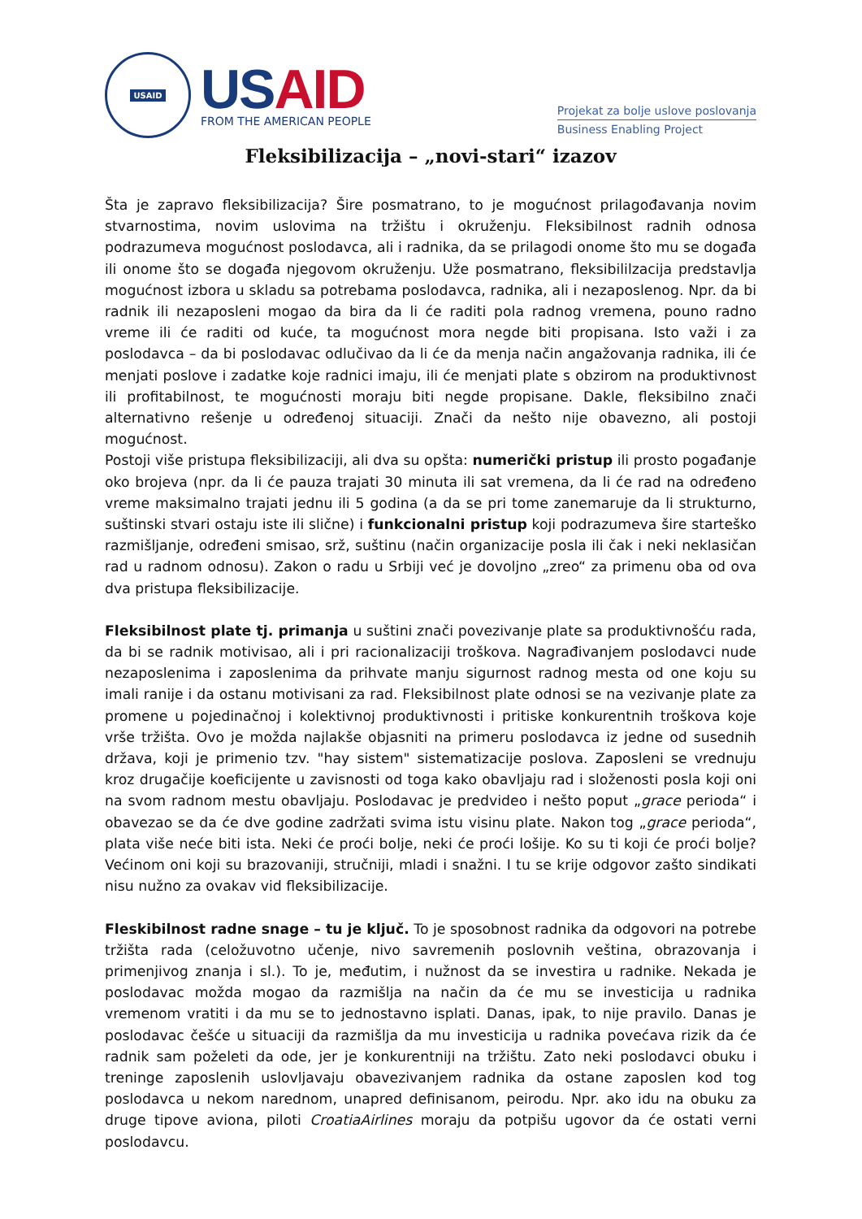USAID
USAID
FROM THE AMERICAN PEOPLE
Projekat za bolje uslove poslovanja
Business Enabling Project
Fleksibilizacija – „novi-stari“ izazov
Šta je zapravo fleksibilizacija? Šire posmatrano, to je mogućnost prilagođavanja novim stvarnostima, novim uslovima na tržištu i okruženju. Fleksibilnost radnih odnosa podrazumeva mogućnost poslodavca, ali i radnika, da se prilagodi onome što mu se događa ili onome što se događa njegovom okruženju. Uže posmatrano, fleksibililzacija predstavlja mogućnost izbora u skladu sa potrebama poslodavca, radnika, ali i nezaposlenog. Npr. da bi radnik ili nezaposleni mogao da bira da li će raditi pola radnog vremena, pouno radno vreme ili će raditi od kuće, ta mogućnost mora negde biti propisana. Isto važi i za poslodavca – da bi poslodavac odlučivao da li će da menja način angažovanja radnika, ili će menjati poslove i zadatke koje radnici imaju, ili će menjati plate s obzirom na produktivnost ili profitabilnost, te mogućnosti moraju biti negde propisane. Dakle, fleksibilno znači alternativno rešenje u određenoj situaciji. Znači da nešto nije obavezno, ali postoji mogućnost.
Postoji više pristupa fleksibilizaciji, ali dva su opšta: numerički pristup ili prosto pogađanje oko brojeva (npr. da li će pauza trajati 30 minuta ili sat vremena, da li će rad na određeno vreme maksimalno trajati jednu ili 5 godina (a da se pri tome zanemaruje da li strukturno, suštinski stvari ostaju iste ili slične) i funkcionalni pristup koji podrazumeva šire starteško razmišljanje, određeni smisao, srž, suštinu (način organizacije posla ili čak i neki neklasičan rad u radnom odnosu). Zakon o radu u Srbiji već je dovoljno „zreo“ za primenu oba od ova dva pristupa fleksibilizacije.
Fleksibilnost plate tj. primanja u suštini znači povezivanje plate sa produktivnošću rada, da bi se radnik motivisao, ali i pri racionalizaciji troškova. Nagrađivanjem poslodavci nude nezaposlenima i zaposlenima da prihvate manju sigurnost radnog mesta od one koju su imali ranije i da ostanu motivisani za rad. Fleksibilnost plate odnosi se na vezivanje plate za promene u pojedinačnoj i kolektivnoj produktivnosti i pritiske konkurentnih troškova koje vrše tržišta. Ovo je možda najlakše objasniti na primeru poslodavca iz jedne od susednih država, koji je primenio tzv. "hay sistem" sistematizacije poslova. Zaposleni se vrednuju kroz drugačije koeficijente u zavisnosti od toga kako obavljaju rad i složenosti posla koji oni na svom radnom mestu obavljaju. Poslodavac je predvideo i nešto poput „grace perioda“ i obavezao se da će dve godine zadržati svima istu visinu plate. Nakon tog „grace perioda“, plata više neće biti ista. Neki će proći bolje, neki će proći lošije. Ko su ti koji će proći bolje? Većinom oni koji su brazovaniji, stručniji, mladi i snažni. I tu se krije odgovor zašto sindikati nisu nužno za ovakav vid fleksibilizacije.
Fleskibilnost radne snage – tu je ključ. To je sposobnost radnika da odgovori na potrebe tržišta rada (celožuvotno učenje, nivo savremenih poslovnih veština, obrazovanja i primenjivog znanja i sl.). To je, međutim, i nužnost da se investira u radnike. Nekada je poslodavac možda mogao da razmišlja na način da će mu se investicija u radnika vremenom vratiti i da mu se to jednostavno isplati. Danas, ipak, to nije pravilo. Danas je poslodavac češće u situaciji da razmišlja da mu investicija u radnika povećava rizik da će radnik sam poželeti da ode, jer je konkurentniji na tržištu. Zato neki poslodavci obuku i treninge zaposlenih uslovljavaju obavezivanjem radnika da ostane zaposlen kod tog poslodavca u nekom narednom, unapred definisanom, peirodu. Npr. ako idu na obuku za druge tipove aviona, piloti CroatiaAirlines moraju da potpišu ugovor da će ostati verni poslodavcu.